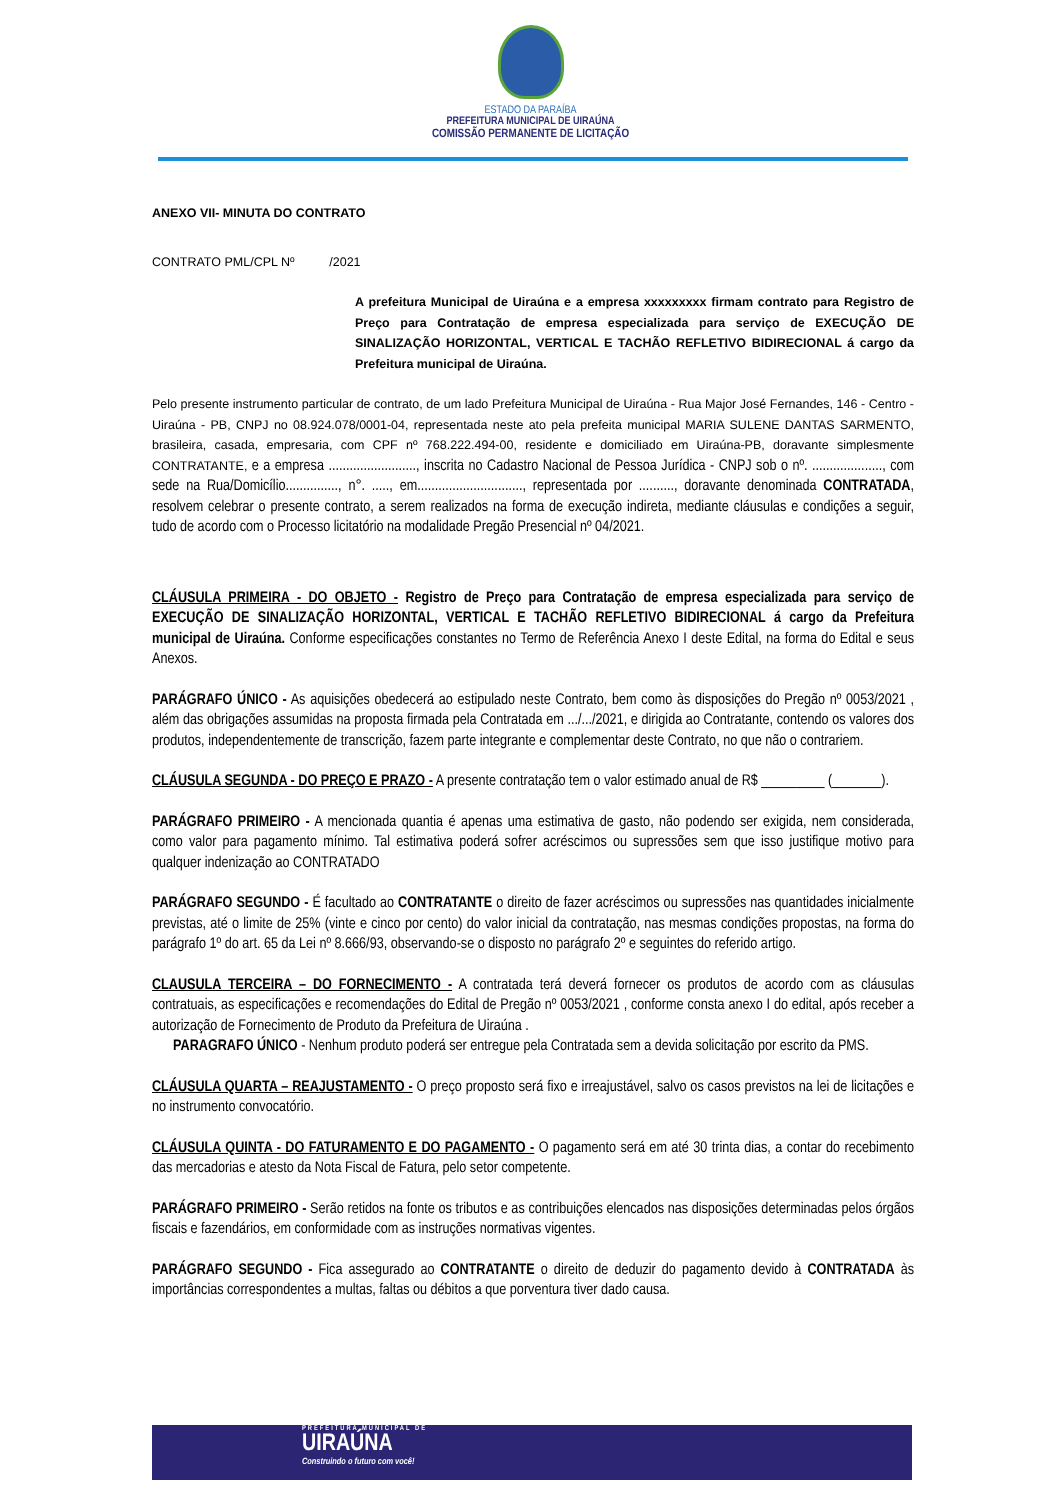ESTADO DA PARAÍBA
PREFEITURA MUNICIPAL DE UIRAÚNA
COMISSÃO PERMANENTE DE LICITAÇÃO
ANEXO VII- MINUTA DO CONTRATO
CONTRATO PML/CPL Nº /2021
A prefeitura Municipal de Uiraúna e a empresa xxxxxxxxx firmam contrato para Registro de Preço para Contratação de empresa especializada para serviço de EXECUÇÃO DE SINALIZAÇÃO HORIZONTAL, VERTICAL E TACHÃO REFLETIVO BIDIRECIONAL á cargo da Prefeitura municipal de Uiraúna.
Pelo presente instrumento particular de contrato, de um lado Prefeitura Municipal de Uiraúna - Rua Major José Fernandes, 146 - Centro - Uiraúna - PB, CNPJ no 08.924.078/0001-04, representada neste ato pela prefeita municipal MARIA SULENE DANTAS SARMENTO, brasileira, casada, empresaria, com CPF nº 768.222.494-00, residente e domiciliado em Uiraúna-PB, doravante simplesmente CONTRATANTE, e a empresa ........................., inscrita no Cadastro Nacional de Pessoa Jurídica - CNPJ sob o nº. ...................., com sede na Rua/Domicílio..............., n°. ....., em.............................., representada por .........., doravante denominada CONTRATADA, resolvem celebrar o presente contrato, a serem realizados na forma de execução indireta, mediante cláusulas e condições a seguir, tudo de acordo com o Processo licitatório na modalidade Pregão Presencial nº 04/2021.
CLÁUSULA PRIMEIRA - DO OBJETO - Registro de Preço para Contratação de empresa especializada para serviço de EXECUÇÃO DE SINALIZAÇÃO HORIZONTAL, VERTICAL E TACHÃO REFLETIVO BIDIRECIONAL á cargo da Prefeitura municipal de Uiraúna. Conforme especificações constantes no Termo de Referência Anexo I deste Edital, na forma do Edital e seus Anexos.
PARÁGRAFO ÚNICO - As aquisições obedecerá ao estipulado neste Contrato, bem como às disposições do Pregão nº 0053/2021 , além das obrigações assumidas na proposta firmada pela Contratada em .../.../2021, e dirigida ao Contratante, contendo os valores dos produtos, independentemente de transcrição, fazem parte integrante e complementar deste Contrato, no que não o contrariem.
CLÁUSULA SEGUNDA - DO PREÇO E PRAZO - A presente contratação tem o valor estimado anual de R$ _________ (_______).
PARÁGRAFO PRIMEIRO - A mencionada quantia é apenas uma estimativa de gasto, não podendo ser exigida, nem considerada, como valor para pagamento mínimo. Tal estimativa poderá sofrer acréscimos ou supressões sem que isso justifique motivo para qualquer indenização ao CONTRATADO
PARÁGRAFO SEGUNDO - É facultado ao CONTRATANTE o direito de fazer acréscimos ou supressões nas quantidades inicialmente previstas, até o limite de 25% (vinte e cinco por cento) do valor inicial da contratação, nas mesmas condições propostas, na forma do parágrafo 1º do art. 65 da Lei nº 8.666/93, observando-se o disposto no parágrafo 2º e seguintes do referido artigo.
CLAUSULA TERCEIRA – DO FORNECIMENTO - A contratada terá deverá fornecer os produtos de acordo com as cláusulas contratuais, as especificações e recomendações do Edital de Pregão nº 0053/2021 , conforme consta anexo I do edital, após receber a autorização de Fornecimento de Produto da Prefeitura de Uiraúna .
PARAGRAFO ÚNICO - Nenhum produto poderá ser entregue pela Contratada sem a devida solicitação por escrito da PMS.
CLÁUSULA QUARTA – REAJUSTAMENTO - O preço proposto será fixo e irreajustável, salvo os casos previstos na lei de licitações e no instrumento convocatório.
CLÁUSULA QUINTA - DO FATURAMENTO E DO PAGAMENTO - O pagamento será em até 30 trinta dias, a contar do recebimento das mercadorias e atesto da Nota Fiscal de Fatura, pelo setor competente.
PARÁGRAFO PRIMEIRO - Serão retidos na fonte os tributos e as contribuições elencados nas disposições determinadas pelos órgãos fiscais e fazendários, em conformidade com as instruções normativas vigentes.
PARÁGRAFO SEGUNDO - Fica assegurado ao CONTRATANTE o direito de deduzir do pagamento devido à CONTRATADA às importâncias correspondentes a multas, faltas ou débitos a que porventura tiver dado causa.
PREFEITURA MUNICIPAL DE
UIRAÚNA
Construindo o futuro com você!